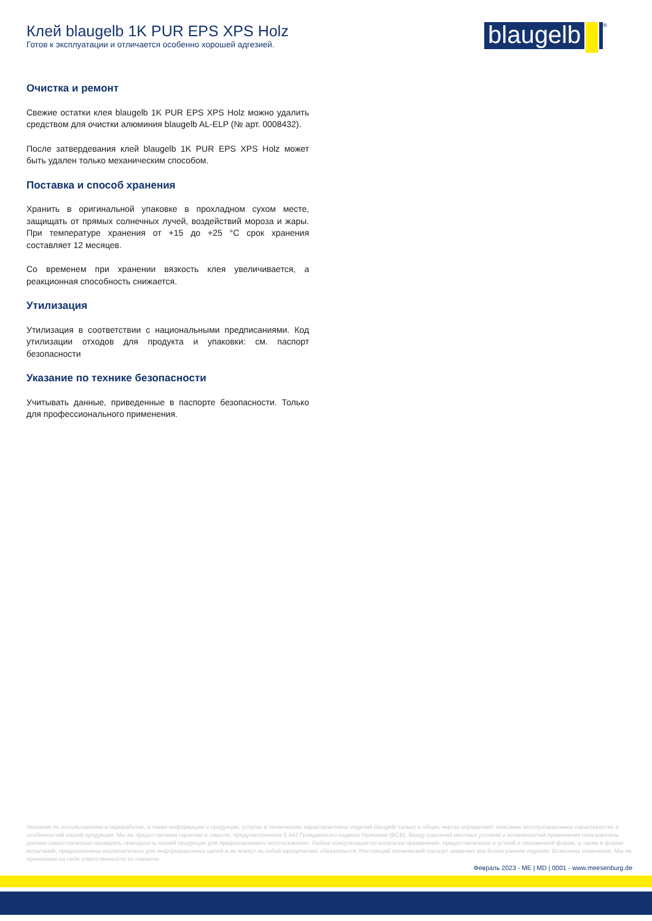Клей blaugelb 1K PUR EPS XPS Holz
Готов к эксплуатации и отличается особенно хорошей адгезией.
blaugelb
<sup>®</sup>
Очистка и ремонт
Свежие остатки клея blaugelb 1K PUR EPS XPS Holz можно удалить средством для очистки алюминия blaugelb AL-ELP (№ арт. 0008432).
После затвердевания клей blaugelb 1K PUR EPS XPS Holz может быть удален только механическим способом.
Поставка и способ хранения
Хранить в оригинальной упаковке в прохладном сухом месте, защищать от прямых солнечных лучей, воздействий мороза и жары. При температуре хранения от +15 до +25 °C срок хранения составляет 12 месяцев.
Со временем при хранении вязкость клея увеличивается, а реакционная способность снижается.
Утилизация
Утилизация в соответствии с национальными предписаниями. Код утилизации отходов для продукта и упаковки: см. паспорт безопасности
Указание по технике безопасности
Учитывать данные, приведенные в паспорте безопасности. Только для профессионального применения.
Указания по использованию и переработке, а также информация о продукции, услугах и технических характеристиках изделий blaugelb только в общих чертах определяют описание эксплуатационных характеристик и особенностей нашей продукции. Мы не предоставляем гарантии в смысле, предусмотренном § 443 Гражданского кодекса Германии (BGB). Ввиду различий местных условий и возможностей применения пользователь должен самостоятельно проверять пригодность нашей продукции для предполагаемого использования. Любые консультации по вопросам применения, предоставленные в устной и письменной форме, а также в форме испытаний, предназначены исключительно для информационных целей и не влекут за собой юридических обязательств. Настоящий технический паспорт заменяет все более ранние издания. Возможны изменения. Мы не принимаем на себя ответственности за опечатки
Февраль 2023 - ME | MD | 0001 - www.meesenburg.de